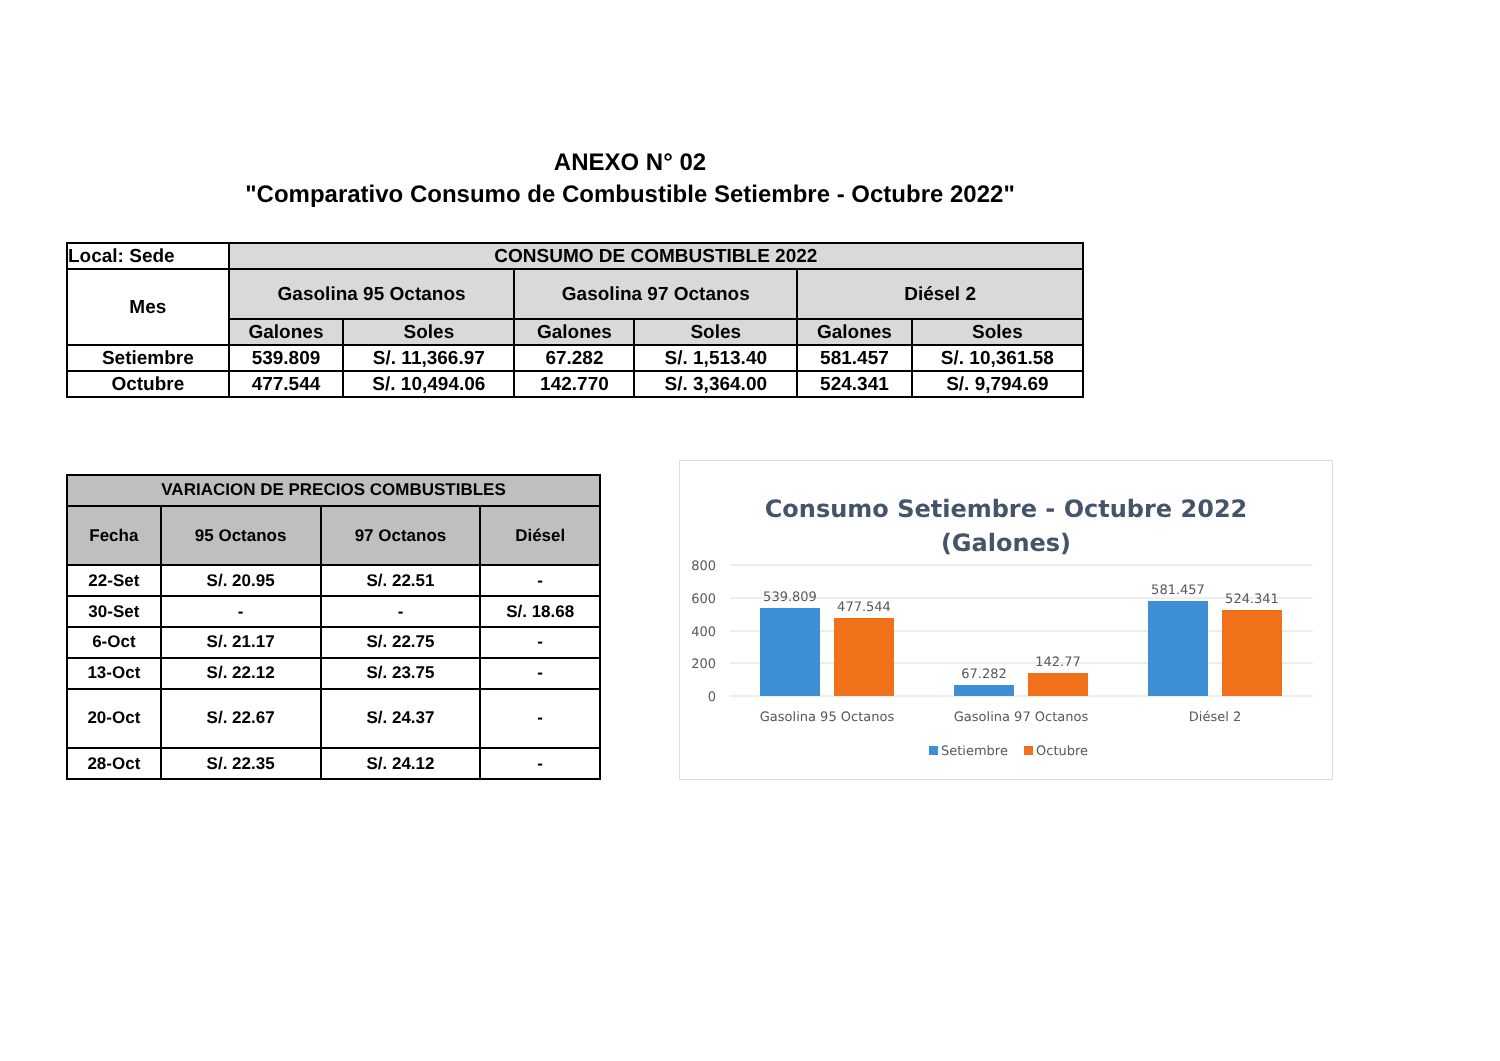ANEXO N° 02
"Comparativo Consumo de Combustible Setiembre - Octubre 2022"
| Local: Sede | CONSUMO DE COMBUSTIBLE 2022 | | | | | |
| --- | --- | --- | --- | --- | --- | --- |
| Mes | Gasolina 95 Octanos | | Gasolina 97 Octanos | | Diésel 2 | |
| | Galones | Soles | Galones | Soles | Galones | Soles |
| Setiembre | 539.809 | S/. 11,366.97 | 67.282 | S/. 1,513.40 | 581.457 | S/. 10,361.58 |
| Octubre | 477.544 | S/. 10,494.06 | 142.770 | S/. 3,364.00 | 524.341 | S/. 9,794.69 |
| VARIACION DE PRECIOS COMBUSTIBLES | | | |
| --- | --- | --- | --- |
| Fecha | 95 Octanos | 97 Octanos | Diésel |
| 22-Set | S/. 20.95 | S/. 22.51 | - |
| 30-Set | - | - | S/. 18.68 |
| 6-Oct | S/. 21.17 | S/. 22.75 | - |
| 13-Oct | S/. 22.12 | S/. 23.75 | - |
| 20-Oct | S/. 22.67 | S/. 24.37 | - |
| 28-Oct | S/. 22.35 | S/. 24.12 | - |
Consumo Setiembre - Octubre 2022
(Galones)
800
600
400
200
0
539.809
477.544
67.282
142.77
581.457
524.341
Gasolina 95 Octanos
Gasolina 97 Octanos
Diésel 2
Setiembre
Octubre